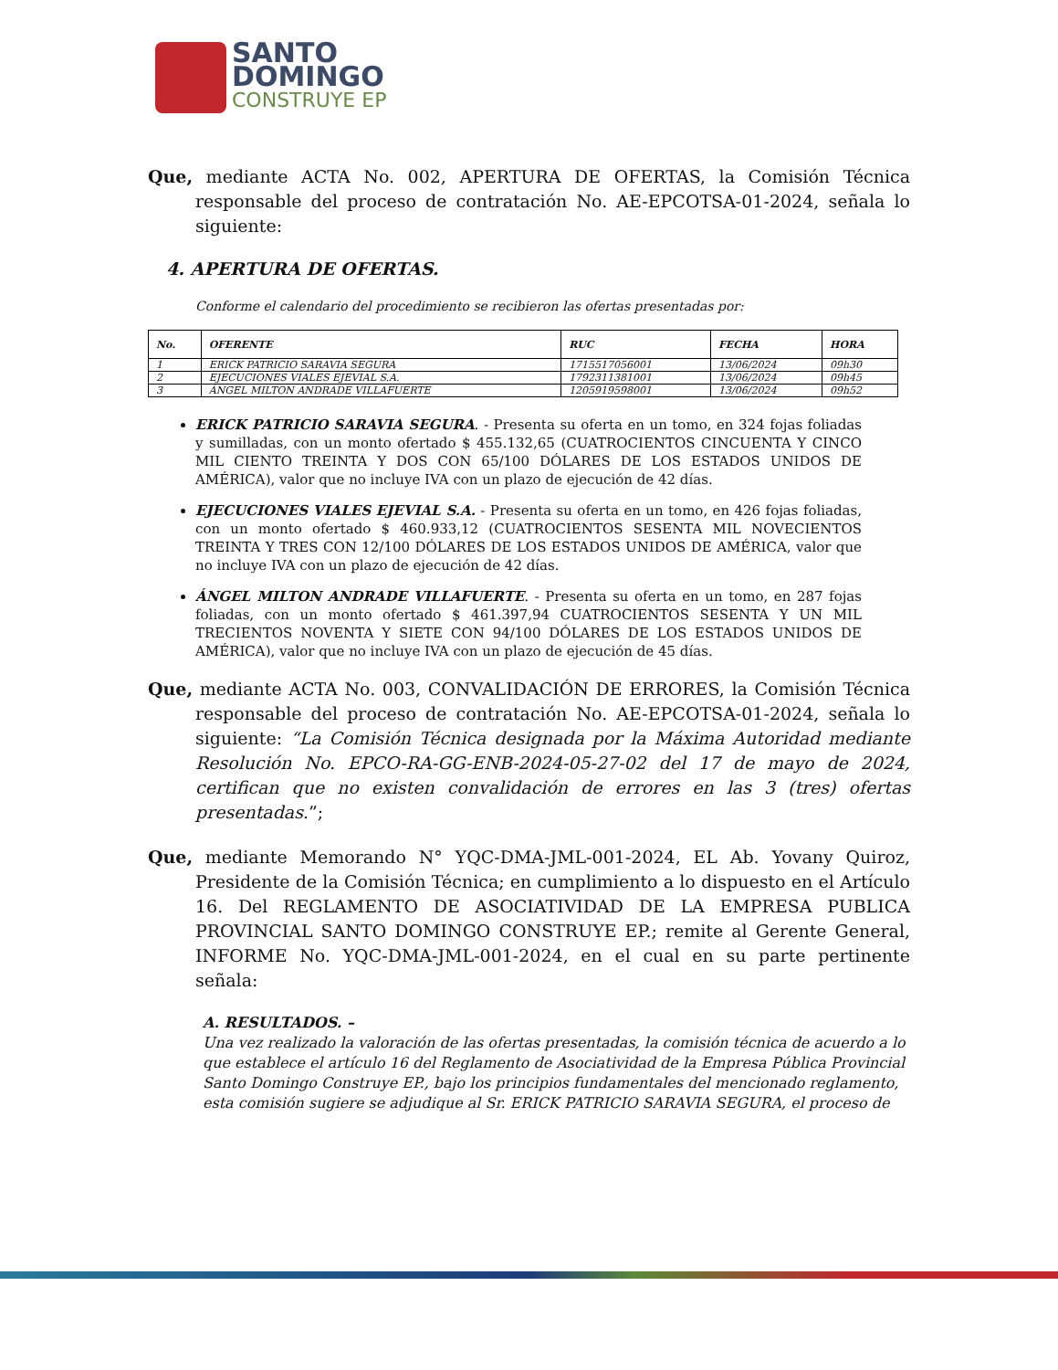SANTO
DOMINGO
CONSTRUYE EP
Que, mediante ACTA No. 002, APERTURA DE OFERTAS, la Comisión Técnica responsable del proceso de contratación No. AE-EPCOTSA-01-2024, señala lo siguiente:
4. APERTURA DE OFERTAS.
Conforme el calendario del procedimiento se recibieron las ofertas presentadas por:
| No. | OFERENTE | RUC | FECHA | HORA |
| --- | --- | --- | --- | --- |
| 1 | ERICK PATRICIO SARAVIA SEGURA | 1715517056001 | 13/06/2024 | 09h30 |
| 2 | EJECUCIONES VIALES EJEVIAL S.A. | 1792311381001 | 13/06/2024 | 09h45 |
| 3 | ÁNGEL MILTON ANDRADE VILLAFUERTE | 1205919598001 | 13/06/2024 | 09h52 |
ERICK PATRICIO SARAVIA SEGURA. - Presenta su oferta en un tomo, en 324 fojas foliadas y sumilladas, con un monto ofertado $ 455.132,65 (CUATROCIENTOS CINCUENTA Y CINCO MIL CIENTO TREINTA Y DOS CON 65/100 DÓLARES DE LOS ESTADOS UNIDOS DE AMÉRICA), valor que no incluye IVA con un plazo de ejecución de 42 días.
EJECUCIONES VIALES EJEVIAL S.A. - Presenta su oferta en un tomo, en 426 fojas foliadas, con un monto ofertado $ 460.933,12 (CUATROCIENTOS SESENTA MIL NOVECIENTOS TREINTA Y TRES CON 12/100 DÓLARES DE LOS ESTADOS UNIDOS DE AMÉRICA, valor que no incluye IVA con un plazo de ejecución de 42 días.
ÁNGEL MILTON ANDRADE VILLAFUERTE. - Presenta su oferta en un tomo, en 287 fojas foliadas, con un monto ofertado $ 461.397,94 CUATROCIENTOS SESENTA Y UN MIL TRECIENTOS NOVENTA Y SIETE CON 94/100 DÓLARES DE LOS ESTADOS UNIDOS DE AMÉRICA), valor que no incluye IVA con un plazo de ejecución de 45 días.
Que, mediante ACTA No. 003, CONVALIDACIÓN DE ERRORES, la Comisión Técnica responsable del proceso de contratación No. AE-EPCOTSA-01-2024, señala lo siguiente: “La Comisión Técnica designada por la Máxima Autoridad mediante Resolución No. EPCO-RA-GG-ENB-2024-05-27-02 del 17 de mayo de 2024, certifican que no existen convalidación de errores en las 3 (tres) ofertas presentadas.”;
Que, mediante Memorando N° YQC-DMA-JML-001-2024, EL Ab. Yovany Quiroz, Presidente de la Comisión Técnica; en cumplimiento a lo dispuesto en el Artículo 16. Del REGLAMENTO DE ASOCIATIVIDAD DE LA EMPRESA PUBLICA PROVINCIAL SANTO DOMINGO CONSTRUYE EP.; remite al Gerente General, INFORME No. YQC-DMA-JML-001-2024, en el cual en su parte pertinente señala:
A. RESULTADOS. –
Una vez realizado la valoración de las ofertas presentadas, la comisión técnica de acuerdo a lo que establece el artículo 16 del Reglamento de Asociatividad de la Empresa Pública Provincial Santo Domingo Construye EP., bajo los principios fundamentales del mencionado reglamento, esta comisión sugiere se adjudique al Sr. ERICK PATRICIO SARAVIA SEGURA, el proceso de